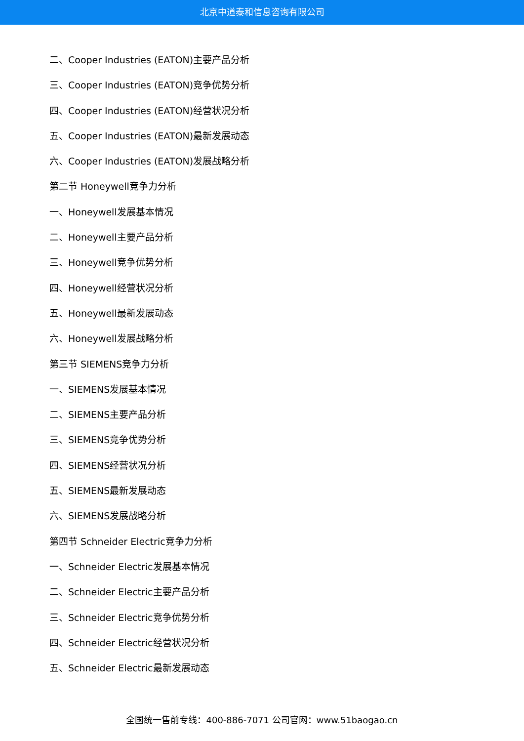北京中道泰和信息咨询有限公司
二、Cooper Industries (EATON)主要产品分析
三、Cooper Industries (EATON)竞争优势分析
四、Cooper Industries (EATON)经营状况分析
五、Cooper Industries (EATON)最新发展动态
六、Cooper Industries (EATON)发展战略分析
第二节 Honeywell竞争力分析
一、Honeywell发展基本情况
二、Honeywell主要产品分析
三、Honeywell竞争优势分析
四、Honeywell经营状况分析
五、Honeywell最新发展动态
六、Honeywell发展战略分析
第三节 SIEMENS竞争力分析
一、SIEMENS发展基本情况
二、SIEMENS主要产品分析
三、SIEMENS竞争优势分析
四、SIEMENS经营状况分析
五、SIEMENS最新发展动态
六、SIEMENS发展战略分析
第四节 Schneider Electric竞争力分析
一、Schneider Electric发展基本情况
二、Schneider Electric主要产品分析
三、Schneider Electric竞争优势分析
四、Schneider Electric经营状况分析
五、Schneider Electric最新发展动态
全国统一售前专线：400-886-7071 公司官网：www.51baogao.cn